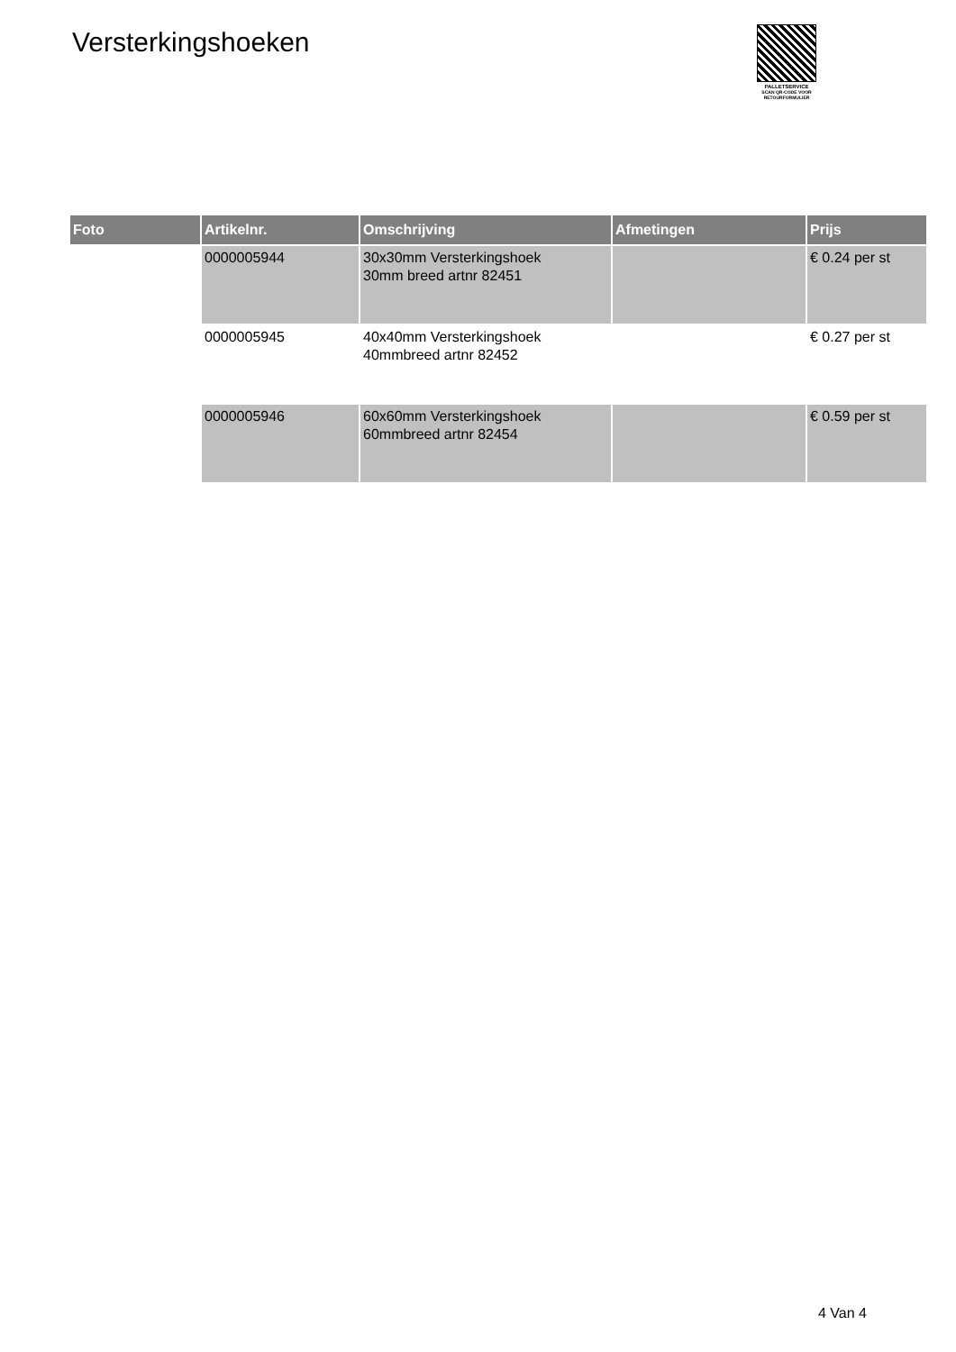Versterkingshoeken
PALLETSERVICE
SCAN QR-CODE VOOR
RETOURFORMULIER
| Foto | Artikelnr. | Omschrijving | Afmetingen | Prijs |
| --- | --- | --- | --- | --- |
| | 0000005944 | 30x30mm Versterkingshoek 30mm breed artnr 82451 | | € 0.24 per st |
| | 0000005945 | 40x40mm Versterkingshoek 40mmbreed artnr 82452 | | € 0.27 per st |
| | 0000005946 | 60x60mm Versterkingshoek 60mmbreed artnr 82454 | | € 0.59 per st |
4 Van 4